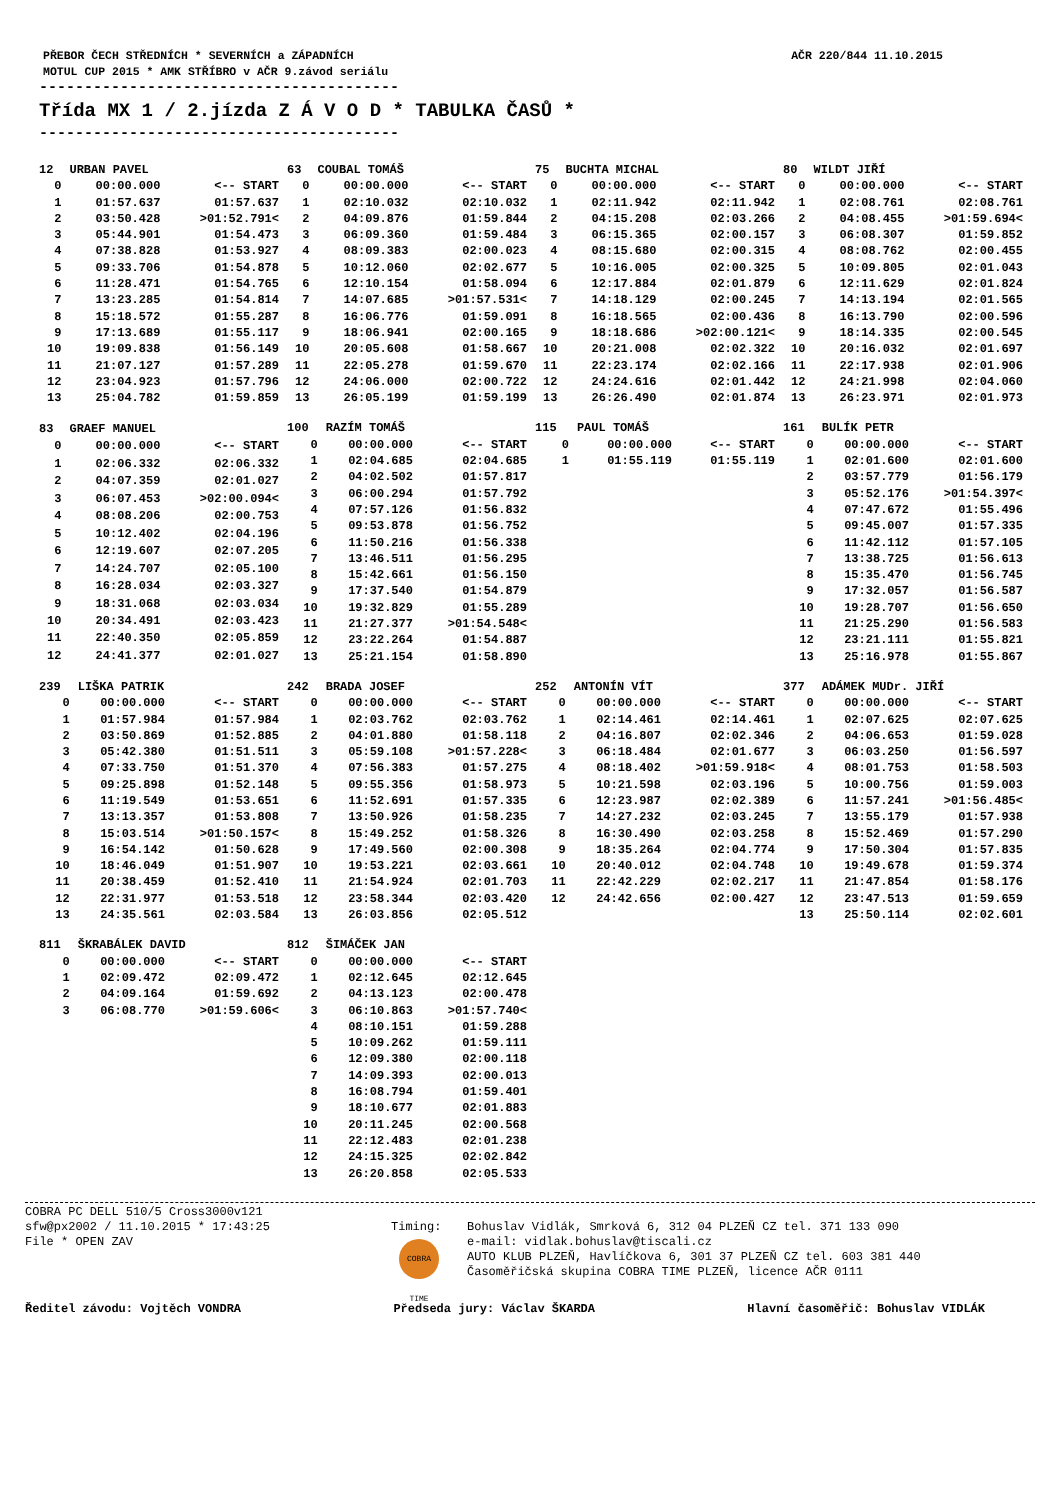PŘEBOR ČECH STŘEDNÍCH * SEVERNÍCH a ZÁPADNÍCH
MOTUL CUP 2015 * AMK STŘÍBRO v AČR 9.závod seriálu AČR 220/844 11.10.2015
----------------------------------------
Třída MX 1 / 2.jízda Z Á V O D * TABULKA ČASŮ *
----------------------------------------
| 12 | URBAN PAVEL | |
| --- | --- | --- |
| 0 | 00:00.000 | <-- START |
| 1 | 01:57.637 | 01:57.637 |
| 2 | 03:50.428 | >01:52.791< |
| 3 | 05:44.901 | 01:54.473 |
| 4 | 07:38.828 | 01:53.927 |
| 5 | 09:33.706 | 01:54.878 |
| 6 | 11:28.471 | 01:54.765 |
| 7 | 13:23.285 | 01:54.814 |
| 8 | 15:18.572 | 01:55.287 |
| 9 | 17:13.689 | 01:55.117 |
| 10 | 19:09.838 | 01:56.149 |
| 11 | 21:07.127 | 01:57.289 |
| 12 | 23:04.923 | 01:57.796 |
| 13 | 25:04.782 | 01:59.859 |
| 63 | COUBAL TOMÁŠ | |
| --- | --- | --- |
| 0 | 00:00.000 | <-- START |
| 1 | 02:10.032 | 02:10.032 |
| 2 | 04:09.876 | 01:59.844 |
| 3 | 06:09.360 | 01:59.484 |
| 4 | 08:09.383 | 02:00.023 |
| 5 | 10:12.060 | 02:02.677 |
| 6 | 12:10.154 | 01:58.094 |
| 7 | 14:07.685 | >01:57.531< |
| 8 | 16:06.776 | 01:59.091 |
| 9 | 18:06.941 | 02:00.165 |
| 10 | 20:05.608 | 01:58.667 |
| 11 | 22:05.278 | 01:59.670 |
| 12 | 24:06.000 | 02:00.722 |
| 13 | 26:05.199 | 01:59.199 |
| 75 | BUCHTA MICHAL | |
| --- | --- | --- |
| 0 | 00:00.000 | <-- START |
| 1 | 02:11.942 | 02:11.942 |
| 2 | 04:15.208 | 02:03.266 |
| 3 | 06:15.365 | 02:00.157 |
| 4 | 08:15.680 | 02:00.315 |
| 5 | 10:16.005 | 02:00.325 |
| 6 | 12:17.884 | 02:01.879 |
| 7 | 14:18.129 | 02:00.245 |
| 8 | 16:18.565 | 02:00.436 |
| 9 | 18:18.686 | >02:00.121< |
| 10 | 20:21.008 | 02:02.322 |
| 11 | 22:23.174 | 02:02.166 |
| 12 | 24:24.616 | 02:01.442 |
| 13 | 26:26.490 | 02:01.874 |
| 80 | WILDT JIŘÍ | |
| --- | --- | --- |
| 0 | 00:00.000 | <-- START |
| 1 | 02:08.761 | 02:08.761 |
| 2 | 04:08.455 | >01:59.694< |
| 3 | 06:08.307 | 01:59.852 |
| 4 | 08:08.762 | 02:00.455 |
| 5 | 10:09.805 | 02:01.043 |
| 6 | 12:11.629 | 02:01.824 |
| 7 | 14:13.194 | 02:01.565 |
| 8 | 16:13.790 | 02:00.596 |
| 9 | 18:14.335 | 02:00.545 |
| 10 | 20:16.032 | 02:01.697 |
| 11 | 22:17.938 | 02:01.906 |
| 12 | 24:21.998 | 02:04.060 |
| 13 | 26:23.971 | 02:01.973 |
| 83 | GRAEF MANUEL | |
| --- | --- | --- |
| 0 | 00:00.000 | <-- START |
| 1 | 02:06.332 | 02:06.332 |
| 2 | 04:07.359 | 02:01.027 |
| 3 | 06:07.453 | >02:00.094< |
| 4 | 08:08.206 | 02:00.753 |
| 5 | 10:12.402 | 02:04.196 |
| 6 | 12:19.607 | 02:07.205 |
| 7 | 14:24.707 | 02:05.100 |
| 8 | 16:28.034 | 02:03.327 |
| 9 | 18:31.068 | 02:03.034 |
| 10 | 20:34.491 | 02:03.423 |
| 11 | 22:40.350 | 02:05.859 |
| 12 | 24:41.377 | 02:01.027 |
| 100 | RAZÍM TOMÁŠ | |
| --- | --- | --- |
| 0 | 00:00.000 | <-- START |
| 1 | 02:04.685 | 02:04.685 |
| 2 | 04:02.502 | 01:57.817 |
| 3 | 06:00.294 | 01:57.792 |
| 4 | 07:57.126 | 01:56.832 |
| 5 | 09:53.878 | 01:56.752 |
| 6 | 11:50.216 | 01:56.338 |
| 7 | 13:46.511 | 01:56.295 |
| 8 | 15:42.661 | 01:56.150 |
| 9 | 17:37.540 | 01:54.879 |
| 10 | 19:32.829 | 01:55.289 |
| 11 | 21:27.377 | >01:54.548< |
| 12 | 23:22.264 | 01:54.887 |
| 13 | 25:21.154 | 01:58.890 |
| 115 | PAUL TOMÁŠ | |
| --- | --- | --- |
| 0 | 00:00.000 | <-- START |
| 1 | 01:55.119 | 01:55.119 |
| 161 | BULÍK PETR | |
| --- | --- | --- |
| 0 | 00:00.000 | <-- START |
| 1 | 02:01.600 | 02:01.600 |
| 2 | 03:57.779 | 01:56.179 |
| 3 | 05:52.176 | >01:54.397< |
| 4 | 07:47.672 | 01:55.496 |
| 5 | 09:45.007 | 01:57.335 |
| 6 | 11:42.112 | 01:57.105 |
| 7 | 13:38.725 | 01:56.613 |
| 8 | 15:35.470 | 01:56.745 |
| 9 | 17:32.057 | 01:56.587 |
| 10 | 19:28.707 | 01:56.650 |
| 11 | 21:25.290 | 01:56.583 |
| 12 | 23:21.111 | 01:55.821 |
| 13 | 25:16.978 | 01:55.867 |
| 239 | LIŠKA PATRIK | |
| --- | --- | --- |
| 0 | 00:00.000 | <-- START |
| 1 | 01:57.984 | 01:57.984 |
| 2 | 03:50.869 | 01:52.885 |
| 3 | 05:42.380 | 01:51.511 |
| 4 | 07:33.750 | 01:51.370 |
| 5 | 09:25.898 | 01:52.148 |
| 6 | 11:19.549 | 01:53.651 |
| 7 | 13:13.357 | 01:53.808 |
| 8 | 15:03.514 | >01:50.157< |
| 9 | 16:54.142 | 01:50.628 |
| 10 | 18:46.049 | 01:51.907 |
| 11 | 20:38.459 | 01:52.410 |
| 12 | 22:31.977 | 01:53.518 |
| 13 | 24:35.561 | 02:03.584 |
| 242 | BRADA JOSEF | |
| --- | --- | --- |
| 0 | 00:00.000 | <-- START |
| 1 | 02:03.762 | 02:03.762 |
| 2 | 04:01.880 | 01:58.118 |
| 3 | 05:59.108 | >01:57.228< |
| 4 | 07:56.383 | 01:57.275 |
| 5 | 09:55.356 | 01:58.973 |
| 6 | 11:52.691 | 01:57.335 |
| 7 | 13:50.926 | 01:58.235 |
| 8 | 15:49.252 | 01:58.326 |
| 9 | 17:49.560 | 02:00.308 |
| 10 | 19:53.221 | 02:03.661 |
| 11 | 21:54.924 | 02:01.703 |
| 12 | 23:58.344 | 02:03.420 |
| 13 | 26:03.856 | 02:05.512 |
| 252 | ANTONÍN VÍT | |
| --- | --- | --- |
| 0 | 00:00.000 | <-- START |
| 1 | 02:14.461 | 02:14.461 |
| 2 | 04:16.807 | 02:02.346 |
| 3 | 06:18.484 | 02:01.677 |
| 4 | 08:18.402 | >01:59.918< |
| 5 | 10:21.598 | 02:03.196 |
| 6 | 12:23.987 | 02:02.389 |
| 7 | 14:27.232 | 02:03.245 |
| 8 | 16:30.490 | 02:03.258 |
| 9 | 18:35.264 | 02:04.774 |
| 10 | 20:40.012 | 02:04.748 |
| 11 | 22:42.229 | 02:02.217 |
| 12 | 24:42.656 | 02:00.427 |
| 377 | ADÁMEK MUDr. JIŘÍ | |
| --- | --- | --- |
| 0 | 00:00.000 | <-- START |
| 1 | 02:07.625 | 02:07.625 |
| 2 | 04:06.653 | 01:59.028 |
| 3 | 06:03.250 | 01:56.597 |
| 4 | 08:01.753 | 01:58.503 |
| 5 | 10:00.756 | 01:59.003 |
| 6 | 11:57.241 | >01:56.485< |
| 7 | 13:55.179 | 01:57.938 |
| 8 | 15:52.469 | 01:57.290 |
| 9 | 17:50.304 | 01:57.835 |
| 10 | 19:49.678 | 01:59.374 |
| 11 | 21:47.854 | 01:58.176 |
| 12 | 23:47.513 | 01:59.659 |
| 13 | 25:50.114 | 02:02.601 |
| 811 | ŠKRABÁLEK DAVID | |
| --- | --- | --- |
| 0 | 00:00.000 | <-- START |
| 1 | 02:09.472 | 02:09.472 |
| 2 | 04:09.164 | 01:59.692 |
| 3 | 06:08.770 | >01:59.606< |
| 812 | ŠIMÁČEK JAN | |
| --- | --- | --- |
| 0 | 00:00.000 | <-- START |
| 1 | 02:12.645 | 02:12.645 |
| 2 | 04:13.123 | 02:00.478 |
| 3 | 06:10.863 | >01:57.740< |
| 4 | 08:10.151 | 01:59.288 |
| 5 | 10:09.262 | 01:59.111 |
| 6 | 12:09.380 | 02:00.118 |
| 7 | 14:09.393 | 02:00.013 |
| 8 | 16:08.794 | 01:59.401 |
| 9 | 18:10.677 | 02:01.883 |
| 10 | 20:11.245 | 02:00.568 |
| 11 | 22:12.483 | 02:01.238 |
| 12 | 24:15.325 | 02:02.842 |
| 13 | 26:20.858 | 02:05.533 |
COBRA PC DELL 510/5 Cross3000v121
sfw@px2002 / 11.10.2015 * 17:43:25
File * OPEN ZAV
Timing:
COBRA TIME
Bohuslav Vidlák, Smrková 6, 312 04 PLZEŇ CZ tel. 371 133 090
e-mail: vidlak.bohuslav@tiscali.cz
AUTO KLUB PLZEŇ, Havlíčkova 6, 301 37 PLZEŇ CZ tel. 603 381 440
Časoměřičská skupina COBRA TIME PLZEŇ, licence AČR 0111
Ředitel závodu: Vojtěch VONDRA Předseda jury: Václav ŠKARDA Hlavní časoměřič: Bohuslav VIDLÁK